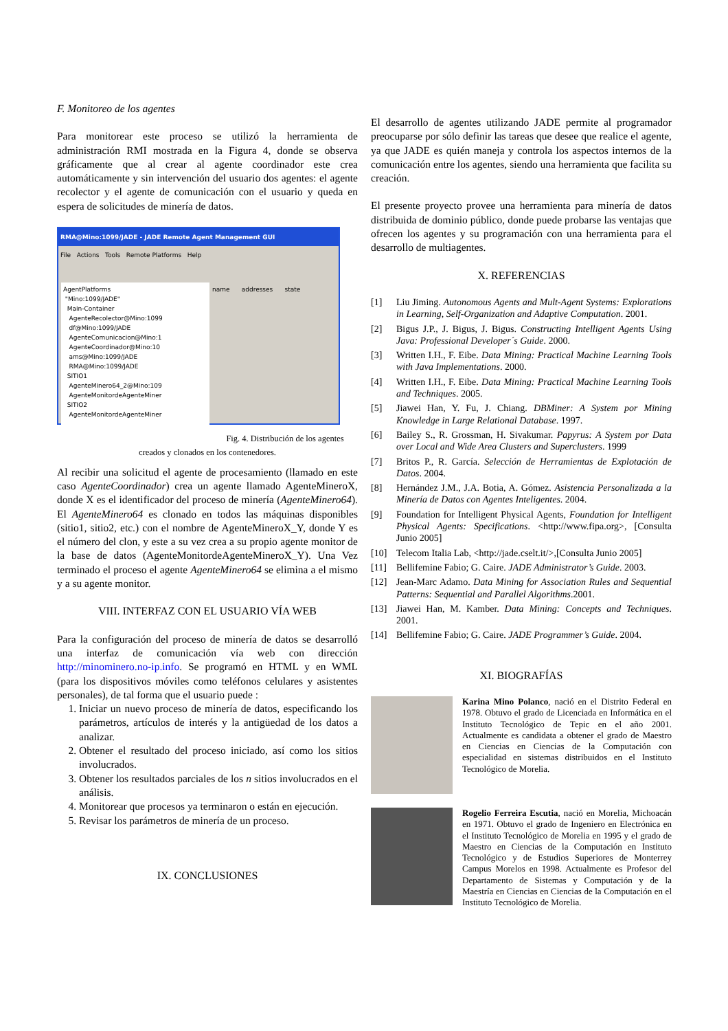F. Monitoreo de los agentes
Para monitorear este proceso se utilizó la herramienta de administración RMI mostrada en la Figura 4, donde se observa gráficamente que al crear al agente coordinador este crea automáticamente y sin intervención del usuario dos agentes: el agente recolector y el agente de comunicación con el usuario y queda en espera de solicitudes de minería de datos.
RMA@Mino:1099/JADE - JADE Remote Agent Management GUI
File Actions Tools Remote Platforms Help
AgentPlatforms
"Mino:1099/JADE"
Main-Container
AgenteRecolector@Mino:1099
df@Mino:1099/JADE
AgenteComunicacion@Mino:1
AgenteCoordinador@Mino:10
ams@Mino:1099/JADE
RMA@Mino:1099/JADE
SITIO1
AgenteMinero64_2@Mino:109
AgenteMonitordeAgenteMiner
SITIO2
AgenteMonitordeAgenteMiner
name addresses state
Fig. 4. Distribución de los agentes creados y clonados en los contenedores.
Al recibir una solicitud el agente de procesamiento (llamado en este caso AgenteCoordinador) crea un agente llamado AgenteMineroX, donde X es el identificador del proceso de minería (AgenteMinero64). El AgenteMinero64 es clonado en todos las máquinas disponibles (sitio1, sitio2, etc.) con el nombre de AgenteMineroX_Y, donde Y es el número del clon, y este a su vez crea a su propio agente monitor de la base de datos (AgenteMonitordeAgenteMineroX_Y). Una Vez terminado el proceso el agente AgenteMinero64 se elimina a el mismo y a su agente monitor.
VIII. INTERFAZ CON EL USUARIO VÍA WEB
Para la configuración del proceso de minería de datos se desarrolló una interfaz de comunicación vía web con dirección http://minominero.no-ip.info. Se programó en HTML y en WML (para los dispositivos móviles como teléfonos celulares y asistentes personales), de tal forma que el usuario puede :
1. Iniciar un nuevo proceso de minería de datos, especificando los parámetros, artículos de interés y la antigüedad de los datos a analizar.
2. Obtener el resultado del proceso iniciado, así como los sitios involucrados.
3. Obtener los resultados parciales de los n sitios involucrados en el análisis.
4. Monitorear que procesos ya terminaron o están en ejecución.
5. Revisar los parámetros de minería de un proceso.
IX. CONCLUSIONES
El desarrollo de agentes utilizando JADE permite al programador preocuparse por sólo definir las tareas que desee que realice el agente, ya que JADE es quién maneja y controla los aspectos internos de la comunicación entre los agentes, siendo una herramienta que facilita su creación.
El presente proyecto provee una herramienta para minería de datos distribuida de dominio público, donde puede probarse las ventajas que ofrecen los agentes y su programación con una herramienta para el desarrollo de multiagentes.
X. REFERENCIAS
[1] Liu Jiming. Autonomous Agents and Mult-Agent Systems: Explorations in Learning, Self-Organization and Adaptive Computation. 2001.
[2] Bigus J.P., J. Bigus, J. Bigus. Constructing Intelligent Agents Using Java: Professional Developer´s Guide. 2000.
[3] Written I.H., F. Eibe. Data Mining: Practical Machine Learning Tools with Java Implementations. 2000.
[4] Written I.H., F. Eibe. Data Mining: Practical Machine Learning Tools and Techniques. 2005.
[5] Jiawei Han, Y. Fu, J. Chiang. DBMiner: A System por Mining Knowledge in Large Relational Database. 1997.
[6] Bailey S., R. Grossman, H. Sivakumar. Papyrus: A System por Data over Local and Wide Area Clusters and Superclusters. 1999
[7] Britos P., R. García. Selección de Herramientas de Explotación de Datos. 2004.
[8] Hernández J.M., J.A. Botia, A. Gómez. Asistencia Personalizada a la Minería de Datos con Agentes Inteligentes. 2004.
[9] Foundation for Intelligent Physical Agents, Foundation for Intelligent Physical Agents: Specifications. <http://www.fipa.org>, [Consulta Junio 2005]
[10] Telecom Italia Lab, <http://jade.cselt.it/>,[Consulta Junio 2005]
[11] Bellifemine Fabio; G. Caire. JADE Administrator’s Guide. 2003.
[12] Jean-Marc Adamo. Data Mining for Association Rules and Sequential Patterns: Sequential and Parallel Algorithms.2001.
[13] Jiawei Han, M. Kamber. Data Mining: Concepts and Techniques. 2001.
[14] Bellifemine Fabio; G. Caire. JADE Programmer’s Guide. 2004.
XI. BIOGRAFÍAS
Karina Mino Polanco, nació en el Distrito Federal en 1978. Obtuvo el grado de Licenciada en Informática en el Instituto Tecnológico de Tepic en el año 2001. Actualmente es candidata a obtener el grado de Maestro en Ciencias en Ciencias de la Computación con especialidad en sistemas distribuidos en el Instituto Tecnológico de Morelia.
Rogelio Ferreira Escutia, nació en Morelia, Michoacán en 1971. Obtuvo el grado de Ingeniero en Electrónica en el Instituto Tecnológico de Morelia en 1995 y el grado de Maestro en Ciencias de la Computación en Instituto Tecnológico y de Estudios Superiores de Monterrey Campus Morelos en 1998. Actualmente es Profesor del Departamento de Sistemas y Computación y de la Maestría en Ciencias en Ciencias de la Computación en el Instituto Tecnológico de Morelia.